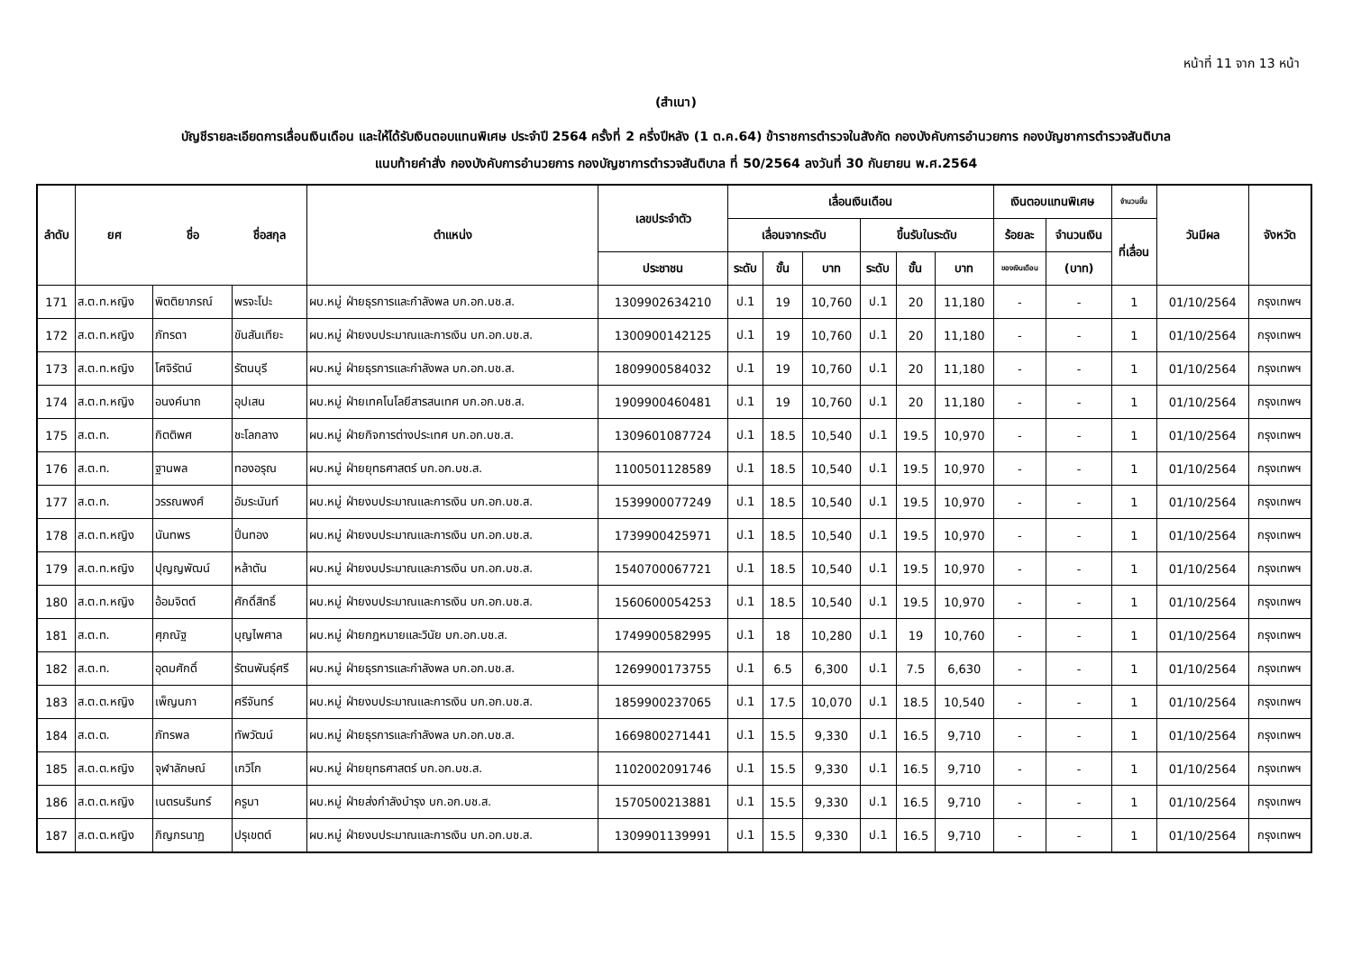หน้าที่ 11 จาก 13 หน้า
(สำเนา)
บัญชีรายละเอียดการเลื่อนเงินเดือน และให้ได้รับเงินตอบแทนพิเศษ ประจำปี 2564 ครั้งที่ 2 ครึ่งปีหลัง (1 ต.ค.64) ข้าราชการตำรวจในสังกัด กองบังคับการอำนวยการ กองบัญชาการตำรวจสันติบาล
แนบท้ายคำสั่ง กองบังคับการอำนวยการ กองบัญชาการตำรวจสันติบาล ที่ 50/2564 ลงวันที่ 30 กันยายน พ.ศ.2564
| ลำดับ | ยศ | ชื่อ | ชื่อสกุล | ตำแหน่ง | เลขประจำตัว | เลื่อนเงินเดือน | | | | | | เงินตอบแทนพิเศษ | | จำนวนขั้น | วันมีผล | จังหวัด |
| --- | --- | --- | --- | --- | --- | --- | --- | --- | --- | --- | --- | --- | --- | --- | --- | --- |
| | | | | | | เลื่อนจากระดับ | | | ขึ้นรับในระดับ | | | ร้อยละ | จำนวนเงิน | ที่เลื่อน | | |
| | | | | | ประชาชน | ระดับ | ขั้น | บาท | ระดับ | ขั้น | บาท | ของเงินเดือน | (บาท) | | | |
| 171 | ส.ต.ท.หญิง | พิตติยาภรณ์ | พรจะโปะ | ผบ.หมู่ ฝ่ายธุรการและกำลังพล บก.อก.บช.ส. | 1309902634210 | ป.1 | 19 | 10,760 | ป.1 | 20 | 11,180 | - | - | 1 | 01/10/2564 | กรุงเทพฯ |
| 172 | ส.ต.ท.หญิง | ภัทรดา | ขันสันเทียะ | ผบ.หมู่ ฝ่ายงบประมาณและการเงิน บก.อก.บช.ส. | 1300900142125 | ป.1 | 19 | 10,760 | ป.1 | 20 | 11,180 | - | - | 1 | 01/10/2564 | กรุงเทพฯ |
| 173 | ส.ต.ท.หญิง | โศจิรัตน์ | รัตนบุรี | ผบ.หมู่ ฝ่ายธุรการและกำลังพล บก.อก.บช.ส. | 1809900584032 | ป.1 | 19 | 10,760 | ป.1 | 20 | 11,180 | - | - | 1 | 01/10/2564 | กรุงเทพฯ |
| 174 | ส.ต.ท.หญิง | อนงค์นาถ | อุปเสน | ผบ.หมู่ ฝ่ายเทคโนโลยีสารสนเทศ บก.อก.บช.ส. | 1909900460481 | ป.1 | 19 | 10,760 | ป.1 | 20 | 11,180 | - | - | 1 | 01/10/2564 | กรุงเทพฯ |
| 175 | ส.ต.ท. | กิตติพศ | ชะโลกลาง | ผบ.หมู่ ฝ่ายกิจการต่างประเทศ บก.อก.บช.ส. | 1309601087724 | ป.1 | 18.5 | 10,540 | ป.1 | 19.5 | 10,970 | - | - | 1 | 01/10/2564 | กรุงเทพฯ |
| 176 | ส.ต.ท. | ฐานพล | ทองอรุณ | ผบ.หมู่ ฝ่ายยุทธศาสตร์ บก.อก.บช.ส. | 1100501128589 | ป.1 | 18.5 | 10,540 | ป.1 | 19.5 | 10,970 | - | - | 1 | 01/10/2564 | กรุงเทพฯ |
| 177 | ส.ต.ท. | วรรณพงศ์ | อัมระนันท์ | ผบ.หมู่ ฝ่ายงบประมาณและการเงิน บก.อก.บช.ส. | 1539900077249 | ป.1 | 18.5 | 10,540 | ป.1 | 19.5 | 10,970 | - | - | 1 | 01/10/2564 | กรุงเทพฯ |
| 178 | ส.ต.ท.หญิง | นันทพร | ปิ่นทอง | ผบ.หมู่ ฝ่ายงบประมาณและการเงิน บก.อก.บช.ส. | 1739900425971 | ป.1 | 18.5 | 10,540 | ป.1 | 19.5 | 10,970 | - | - | 1 | 01/10/2564 | กรุงเทพฯ |
| 179 | ส.ต.ท.หญิง | ปุญญพัฒน์ | หล้าตัน | ผบ.หมู่ ฝ่ายงบประมาณและการเงิน บก.อก.บช.ส. | 1540700067721 | ป.1 | 18.5 | 10,540 | ป.1 | 19.5 | 10,970 | - | - | 1 | 01/10/2564 | กรุงเทพฯ |
| 180 | ส.ต.ท.หญิง | อ้อมจิตต์ | ศักดิ์สิทธิ์ | ผบ.หมู่ ฝ่ายงบประมาณและการเงิน บก.อก.บช.ส. | 1560600054253 | ป.1 | 18.5 | 10,540 | ป.1 | 19.5 | 10,970 | - | - | 1 | 01/10/2564 | กรุงเทพฯ |
| 181 | ส.ต.ท. | ศุภณัฐ | บุญไพศาล | ผบ.หมู่ ฝ่ายกฎหมายและวินัย บก.อก.บช.ส. | 1749900582995 | ป.1 | 18 | 10,280 | ป.1 | 19 | 10,760 | - | - | 1 | 01/10/2564 | กรุงเทพฯ |
| 182 | ส.ต.ท. | อุดมศักดิ์ | รัตนพันธุ์ศรี | ผบ.หมู่ ฝ่ายธุรการและกำลังพล บก.อก.บช.ส. | 1269900173755 | ป.1 | 6.5 | 6,300 | ป.1 | 7.5 | 6,630 | - | - | 1 | 01/10/2564 | กรุงเทพฯ |
| 183 | ส.ต.ต.หญิง | เพ็ญนภา | ศรีจันทร์ | ผบ.หมู่ ฝ่ายงบประมาณและการเงิน บก.อก.บช.ส. | 1859900237065 | ป.1 | 17.5 | 10,070 | ป.1 | 18.5 | 10,540 | - | - | 1 | 01/10/2564 | กรุงเทพฯ |
| 184 | ส.ต.ต. | ภัทรพล | ทัพวัฒน์ | ผบ.หมู่ ฝ่ายธุรการและกำลังพล บก.อก.บช.ส. | 1669800271441 | ป.1 | 15.5 | 9,330 | ป.1 | 16.5 | 9,710 | - | - | 1 | 01/10/2564 | กรุงเทพฯ |
| 185 | ส.ต.ต.หญิง | จุฬาลักษณ์ | เกวิโก | ผบ.หมู่ ฝ่ายยุทธศาสตร์ บก.อก.บช.ส. | 1102002091746 | ป.1 | 15.5 | 9,330 | ป.1 | 16.5 | 9,710 | - | - | 1 | 01/10/2564 | กรุงเทพฯ |
| 186 | ส.ต.ต.หญิง | เนตรนรินทร์ | ครูบา | ผบ.หมู่ ฝ่ายส่งกำลังบำรุง บก.อก.บช.ส. | 1570500213881 | ป.1 | 15.5 | 9,330 | ป.1 | 16.5 | 9,710 | - | - | 1 | 01/10/2564 | กรุงเทพฯ |
| 187 | ส.ต.ต.หญิง | ภิญภรนาฏ | ปรุเขตต์ | ผบ.หมู่ ฝ่ายงบประมาณและการเงิน บก.อก.บช.ส. | 1309901139991 | ป.1 | 15.5 | 9,330 | ป.1 | 16.5 | 9,710 | - | - | 1 | 01/10/2564 | กรุงเทพฯ |